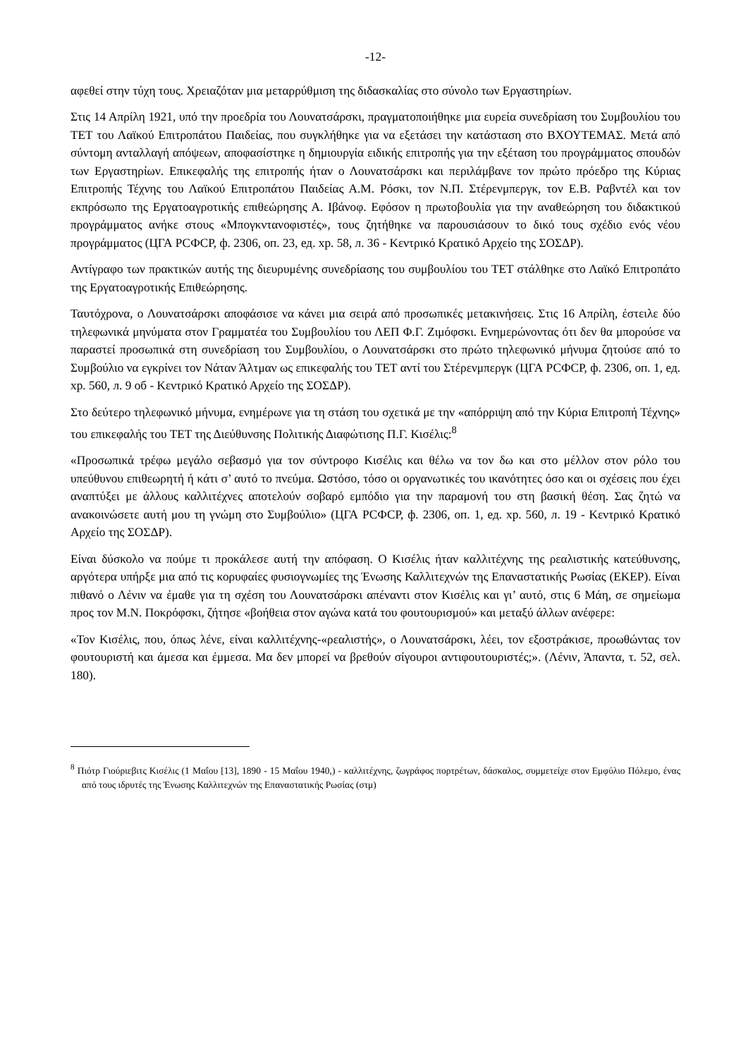-12-
αφεθεί στην τύχη τους. Χρειαζόταν μια μεταρρύθμιση της διδασκαλίας στο σύνολο των Εργαστηρίων.
Στις 14 Απρίλη 1921, υπό την προεδρία του Λουνατσάρσκι, πραγματοποιήθηκε μια ευρεία συνεδρίαση του Συμβουλίου του ΤΕΤ του Λαϊκού Επιτροπάτου Παιδείας, που συγκλήθηκε για να εξετάσει την κατάσταση στο ΒΧΟΥΤΕΜΑΣ. Μετά από σύντομη ανταλλαγή απόψεων, αποφασίστηκε η δημιουργία ειδικής επιτροπής για την εξέταση του προγράμματος σπουδών των Εργαστηρίων. Επικεφαλής της επιτροπής ήταν ο Λουνατσάρσκι και περιλάμβανε τον πρώτο πρόεδρο της Κύριας Επιτροπής Τέχνης του Λαϊκού Επιτροπάτου Παιδείας Α.Μ. Ρόσκι, τον Ν.Π. Στέρενμπεργκ, τον Ε.Β. Ραβντέλ και τον εκπρόσωπο της Εργατοαγροτικής επιθεώρησης Α. Ιβάνοφ. Εφόσον η πρωτοβουλία για την αναθεώρηση του διδακτικού προγράμματος ανήκε στους «Μπογκντανοφιστές», τους ζητήθηκε να παρουσιάσουν το δικό τους σχέδιο ενός νέου προγράμματος (ЦГА РСФСР, ф. 2306, оп. 23, ед. хр. 58, л. 36 - Κεντρικό Κρατικό Αρχείο της ΣΟΣΔΡ).
Αντίγραφο των πρακτικών αυτής της διευρυμένης συνεδρίασης του συμβουλίου του ΤΕΤ στάλθηκε στο Λαϊκό Επιτροπάτο της Εργατοαγροτικής Επιθεώρησης.
Ταυτόχρονα, ο Λουνατσάρσκι αποφάσισε να κάνει μια σειρά από προσωπικές μετακινήσεις. Στις 16 Απρίλη, έστειλε δύο τηλεφωνικά μηνύματα στον Γραμματέα του Συμβουλίου του ΛΕΠ Φ.Γ. Ζιμόφσκι. Ενημερώνοντας ότι δεν θα μπορούσε να παραστεί προσωπικά στη συνεδρίαση του Συμβουλίου, ο Λουνατσάρσκι στο πρώτο τηλεφωνικό μήνυμα ζητούσε από το Συμβούλιο να εγκρίνει τον Νάταν Άλτμαν ως επικεφαλής του ΤΕΤ αντί του Στέρενμπεργκ (ЦГА РСФСР, ф. 2306, оп. 1, ед. хр. 560, л. 9 об - Κεντρικό Κρατικό Αρχείο της ΣΟΣΔΡ).
Στο δεύτερο τηλεφωνικό μήνυμα, ενημέρωνε για τη στάση του σχετικά με την «απόρριψη από την Κύρια Επιτροπή Τέχνης» του επικεφαλής του ΤΕΤ της Διεύθυνσης Πολιτικής Διαφώτισης Π.Γ. Κισέλις:<sup>8</sup>
«Προσωπικά τρέφω μεγάλο σεβασμό για τον σύντροφο Κισέλις και θέλω να τον δω και στο μέλλον στον ρόλο του υπεύθυνου επιθεωρητή ή κάτι σ’ αυτό το πνεύμα. Ωστόσο, τόσο οι οργανωτικές του ικανότητες όσο και οι σχέσεις που έχει αναπτύξει με άλλους καλλιτέχνες αποτελούν σοβαρό εμπόδιο για την παραμονή του στη βασική θέση. Σας ζητώ να ανακοινώσετε αυτή μου τη γνώμη στο Συμβούλιο» (ЦГА РСФСР, ф. 2306, оп. 1, ед. хр. 560, л. 19 - Κεντρικό Κρατικό Αρχείο της ΣΟΣΔΡ).
Είναι δύσκολο να πούμε τι προκάλεσε αυτή την απόφαση. Ο Κισέλις ήταν καλλιτέχνης της ρεαλιστικής κατεύθυνσης, αργότερα υπήρξε μια από τις κορυφαίες φυσιογνωμίες της Ένωσης Καλλιτεχνών της Επαναστατικής Ρωσίας (ΕΚΕΡ). Είναι πιθανό ο Λένιν να έμαθε για τη σχέση του Λουνατσάρσκι απέναντι στον Κισέλις και γι’ αυτό, στις 6 Μάη, σε σημείωμα προς τον Μ.Ν. Ποκρόφσκι, ζήτησε «βοήθεια στον αγώνα κατά του φουτουρισμού» και μεταξύ άλλων ανέφερε:
«Τον Κισέλις, που, όπως λένε, είναι καλλιτέχνης-«ρεαλιστής», ο Λουνατσάρσκι, λέει, τον εξοστράκισε, προωθώντας τον φουτουριστή και άμεσα και έμμεσα. Μα δεν μπορεί να βρεθούν σίγουροι αντιφουτουριστές;». (Λένιν, Άπαντα, τ. 52, σελ. 180).
<sup>8</sup> Πιότρ Γιούριεβιτς Κισέλις (1 Μαΐου [13], 1890 - 15 Μαΐου 1940,) - καλλιτέχνης, ζωγράφος πορτρέτων, δάσκαλος, συμμετείχε στον Εμφύλιο Πόλεμο, ένας από τους ιδρυτές της Ένωσης Καλλιτεχνών της Επαναστατικής Ρωσίας (στμ)